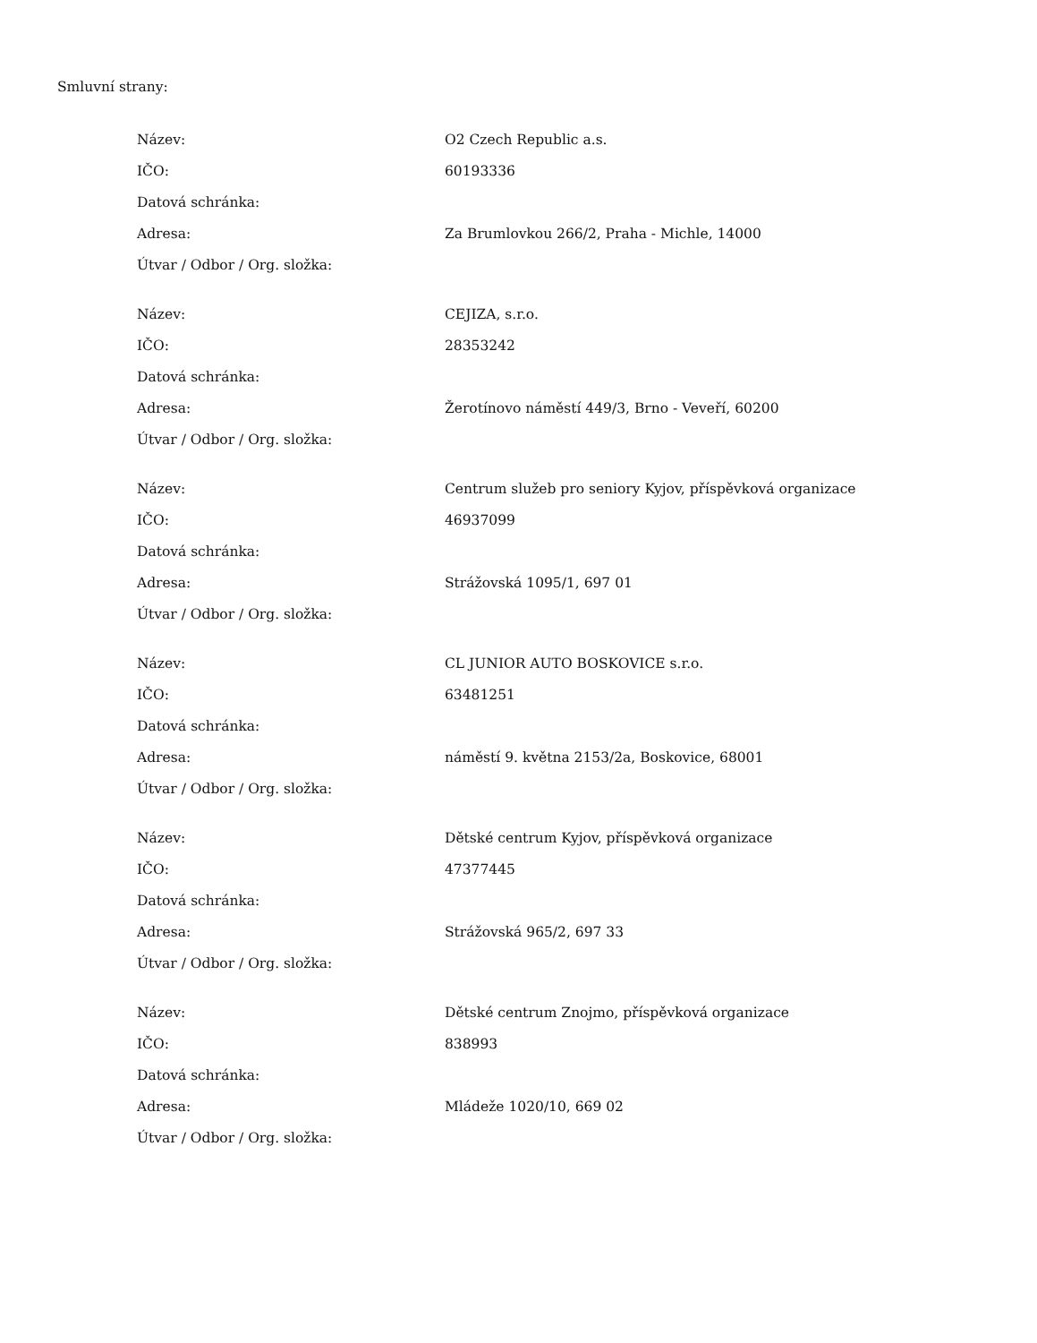Smluvní strany:
| Název: | O2 Czech Republic a.s. |
| IČO: | 60193336 |
| Datová schránka: | |
| Adresa: | Za Brumlovkou 266/2, Praha - Michle, 14000 |
| Útvar / Odbor / Org. složka: | |
| Název: | CEJIZA, s.r.o. |
| IČO: | 28353242 |
| Datová schránka: | |
| Adresa: | Žerotínovo náměstí 449/3, Brno - Veveří, 60200 |
| Útvar / Odbor / Org. složka: | |
| Název: | Centrum služeb pro seniory Kyjov, příspěvková organizace |
| IČO: | 46937099 |
| Datová schránka: | |
| Adresa: | Strážovská 1095/1, 697 01 |
| Útvar / Odbor / Org. složka: | |
| Název: | CL JUNIOR AUTO BOSKOVICE s.r.o. |
| IČO: | 63481251 |
| Datová schránka: | |
| Adresa: | náměstí 9. května 2153/2a, Boskovice, 68001 |
| Útvar / Odbor / Org. složka: | |
| Název: | Dětské centrum Kyjov, příspěvková organizace |
| IČO: | 47377445 |
| Datová schránka: | |
| Adresa: | Strážovská 965/2, 697 33 |
| Útvar / Odbor / Org. složka: | |
| Název: | Dětské centrum Znojmo, příspěvková organizace |
| IČO: | 838993 |
| Datová schránka: | |
| Adresa: | Mládeže 1020/10, 669 02 |
| Útvar / Odbor / Org. složka: | |